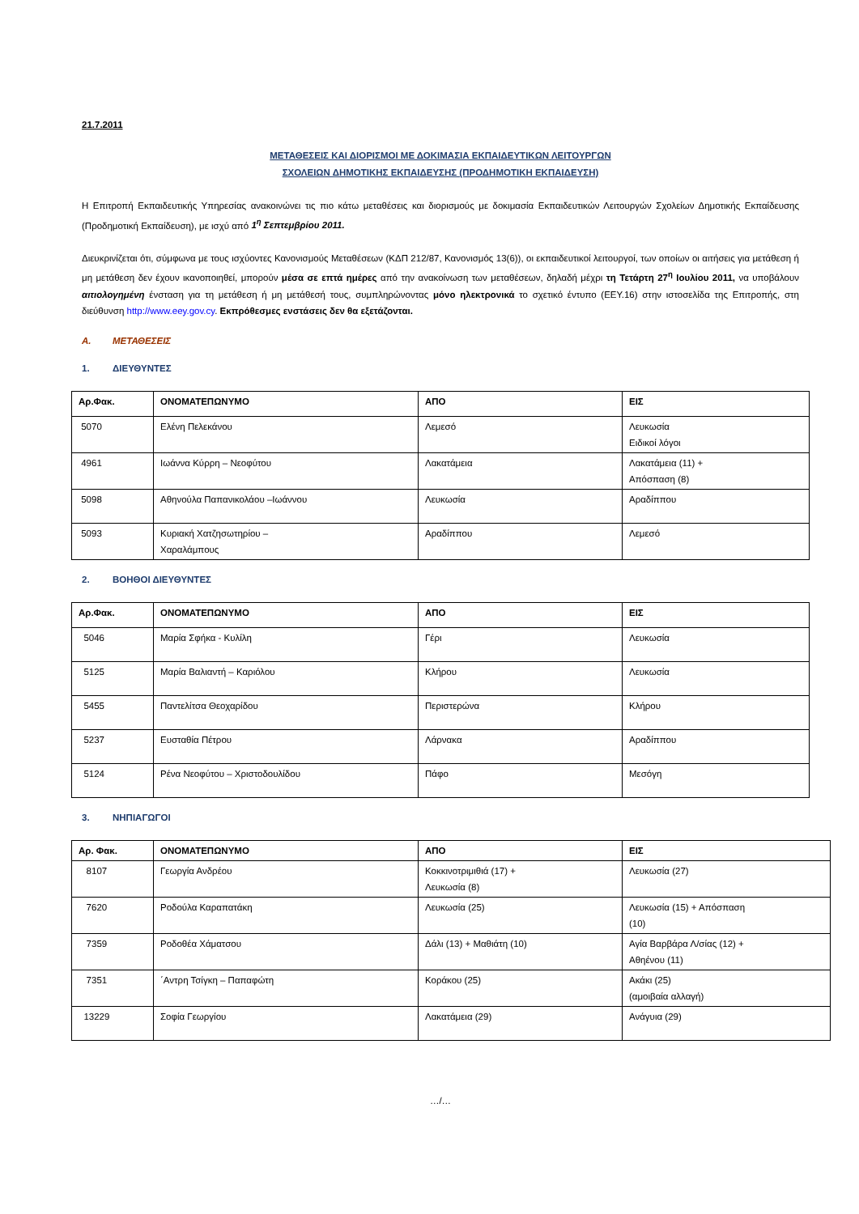21.7.2011
ΜΕΤΑΘΕΣΕΙΣ ΚΑΙ ΔΙΟΡΙΣΜΟΙ ΜΕ ΔΟΚΙΜΑΣΙΑ ΕΚΠΑΙΔΕΥΤΙΚΩΝ ΛΕΙΤΟΥΡΓΩΝ
ΣΧΟΛΕΙΩΝ ΔΗΜΟΤΙΚΗΣ ΕΚΠΑΙΔΕΥΣΗΣ (ΠΡΟΔΗΜΟΤΙΚΗ ΕΚΠΑΙΔΕΥΣΗ)
Η Επιτροπή Εκπαιδευτικής Υπηρεσίας ανακοινώνει τις πιο κάτω μεταθέσεις και διορισμούς με δοκιμασία Εκπαιδευτικών Λειτουργών Σχολείων Δημοτικής Εκπαίδευσης (Προδημοτική Εκπαίδευση), με ισχύ από 1<sup>η</sup> Σεπτεμβρίου 2011.
Διευκρινίζεται ότι, σύμφωνα με τους ισχύοντες Κανονισμούς Μεταθέσεων (ΚΔΠ 212/87, Κανονισμός 13(6)), οι εκπαιδευτικοί λειτουργοί, των οποίων οι αιτήσεις για μετάθεση ή μη μετάθεση δεν έχουν ικανοποιηθεί, μπορούν μέσα σε επτά ημέρες από την ανακοίνωση των μεταθέσεων, δηλαδή μέχρι τη Τετάρτη 27<sup>η</sup> Ιουλίου 2011, να υποβάλουν αιτιολογημένη ένσταση για τη μετάθεση ή μη μετάθεσή τους, συμπληρώνοντας μόνο ηλεκτρονικά το σχετικό έντυπο (ΕΕΥ.16) στην ιστοσελίδα της Επιτροπής, στη διεύθυνση http://www.eey.gov.cy. Εκπρόθεσμες ενστάσεις δεν θα εξετάζονται.
Α. ΜΕΤΑΘΕΣΕΙΣ
1. ΔΙΕΥΘΥΝΤΕΣ
| Αρ.Φακ. | ΟΝΟΜΑΤΕΠΩΝΥΜΟ | ΑΠΟ | ΕΙΣ |
| --- | --- | --- | --- |
| 5070 | Ελένη Πελεκάνου | Λεμεσό | Λευκωσία Ειδικοί λόγοι |
| 4961 | Ιωάννα Κύρρη – Νεοφύτου | Λακατάμεια | Λακατάμεια (11) + Απόσπαση (8) |
| 5098 | Αθηνούλα Παπανικολάου –Ιωάννου | Λευκωσία | Αραδίππου |
| 5093 | Κυριακή Χατζησωτηρίου – Χαραλάμπους | Αραδίππου | Λεμεσό |
2. ΒΟΗΘΟΙ ΔΙΕΥΘΥΝΤΕΣ
| Αρ.Φακ. | ΟΝΟΜΑΤΕΠΩΝΥΜΟ | ΑΠΟ | ΕΙΣ |
| --- | --- | --- | --- |
| 5046 | Μαρία Σφήκα - Κυλίλη | Γέρι | Λευκωσία |
| 5125 | Μαρία Βαλιαντή – Καριόλου | Κλήρου | Λευκωσία |
| 5455 | Παντελίτσα Θεοχαρίδου | Περιστερώνα | Κλήρου |
| 5237 | Ευσταθία Πέτρου | Λάρνακα | Αραδίππου |
| 5124 | Ρένα Νεοφύτου – Χριστοδουλίδου | Πάφο | Μεσόγη |
3. ΝΗΠΙΑΓΩΓΟΙ
| Αρ. Φακ. | ΟΝΟΜΑΤΕΠΩΝΥΜΟ | ΑΠΟ | ΕΙΣ |
| --- | --- | --- | --- |
| 8107 | Γεωργία Ανδρέου | Κοκκινοτριμιθιά (17) + Λευκωσία (8) | Λευκωσία (27) |
| 7620 | Ροδούλα Καραπατάκη | Λευκωσία (25) | Λευκωσία (15) + Απόσπαση (10) |
| 7359 | Ροδοθέα Χάματσου | Δάλι (13) + Μαθιάτη (10) | Αγία Βαρβάρα Λ/σίας (12) + Αθηένου (11) |
| 7351 | ΄Αντρη Τσίγκη – Παπαφώτη | Κοράκου (25) | Ακάκι (25) (αμοιβαία αλλαγή) |
| 13229 | Σοφία Γεωργίου | Λακατάμεια (29) | Ανάγυια (29) |
…/…